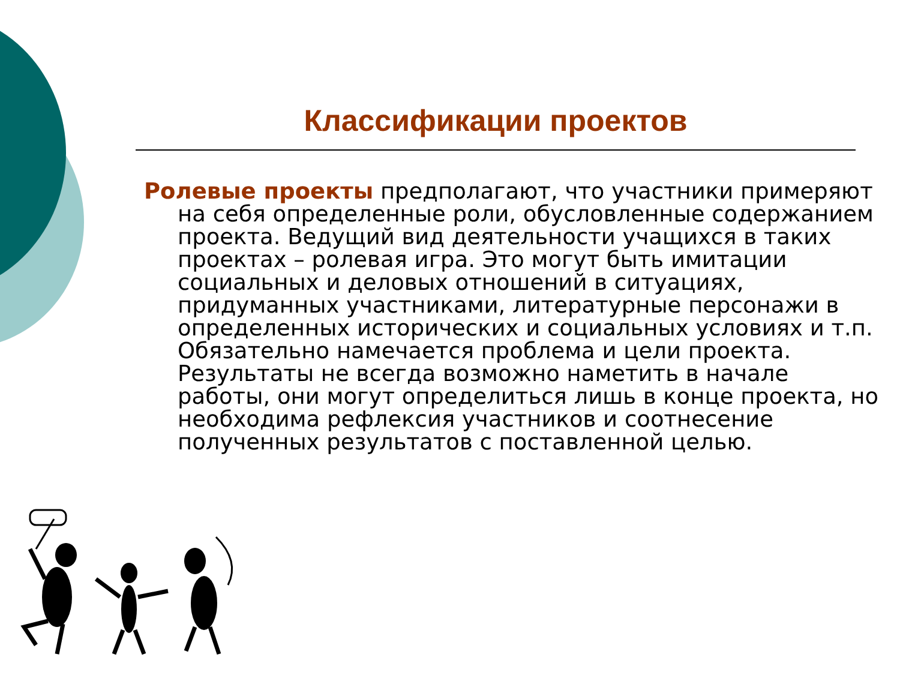Классификации проектов
Ролевые проекты предполагают, что участники примеряют на себя определенные роли, обусловленные содержанием проекта. Ведущий вид деятельности учащихся в таких проектах – ролевая игра. Это могут быть имитации социальных и деловых отношений в ситуациях, придуманных участниками, литературные персонажи в определенных исторических и социальных условиях и т.п. Обязательно намечается проблема и цели проекта. Результаты не всегда возможно наметить в начале работы, они могут определиться лишь в конце проекта, но необходима рефлексия участников и соотнесение полученных результатов с поставленной целью.